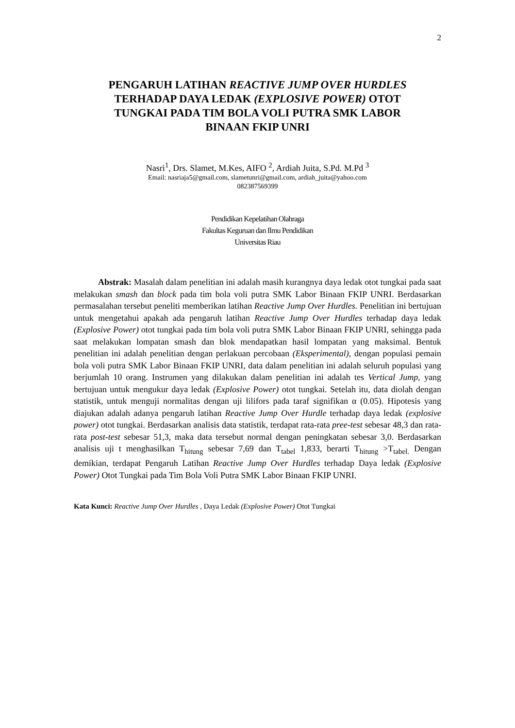2
PENGARUH LATIHAN REACTIVE JUMP OVER HURDLES TERHADAP DAYA LEDAK (EXPLOSIVE POWER) OTOT TUNGKAI PADA TIM BOLA VOLI PUTRA SMK LABOR BINAAN FKIP UNRI
Nasri<sup>1</sup>, Drs. Slamet, M.Kes, AIFO <sup>2</sup>, Ardiah Juita, S.Pd. M.Pd <sup>3</sup>
Email: nasriaja5@gmail.com, slametunri@gmail.com, ardiah_juita@yahoo.com
082387569399
Pendidikan Kepelatihan Olahraga
Fakultas Keguruan dan Ilmu Pendidikan
Universitas Riau
Abstrak: Masalah dalam penelitian ini adalah masih kurangnya daya ledak otot tungkai pada saat melakukan smash dan block pada tim bola voli putra SMK Labor Binaan FKIP UNRI. Berdasarkan permasalahan tersebut peneliti memberikan latihan Reactive Jump Over Hurdles. Penelitian ini bertujuan untuk mengetahui apakah ada pengaruh latihan Reactive Jump Over Hurdles terhadap daya ledak (Explosive Power) otot tungkai pada tim bola voli putra SMK Labor Binaan FKIP UNRI, sehingga pada saat melakukan lompatan smash dan blok mendapatkan hasil lompatan yang maksimal. Bentuk penelitian ini adalah penelitian dengan perlakuan percobaan (Eksperimental), dengan populasi pemain bola voli putra SMK Labor Binaan FKIP UNRI, data dalam penelitian ini adalah seluruh populasi yang berjumlah 10 orang. Instrumen yang dilakukan dalam penelitian ini adalah tes Vertical Jump, yang bertujuan untuk mengukur daya ledak (Explosive Power) otot tungkai. Setelah itu, data diolah dengan statistik, untuk menguji normalitas dengan uji lilifors pada taraf signifikan α (0.05). Hipotesis yang diajukan adalah adanya pengaruh latihan Reactive Jump Over Hurdle terhadap daya ledak (explosive power) otot tungkai. Berdasarkan analisis data statistik, terdapat rata-rata pree-test sebesar 48,3 dan rata-rata post-test sebesar 51,3, maka data tersebut normal dengan peningkatan sebesar 3,0. Berdasarkan analisis uji t menghasilkan T<sub>hitung</sub> sebesar 7,69 dan T<sub>tabel</sub> 1,833, berarti T<sub>hitung</sub> >T<sub>tabel.</sub> Dengan demikian, terdapat Pengaruh Latihan Reactive Jump Over Hurdles terhadap Daya ledak (Explosive Power) Otot Tungkai pada Tim Bola Voli Putra SMK Labor Binaan FKIP UNRI.
Kata Kunci: Reactive Jump Over Hurdles , Daya Ledak (Explosive Power) Otot Tungkai